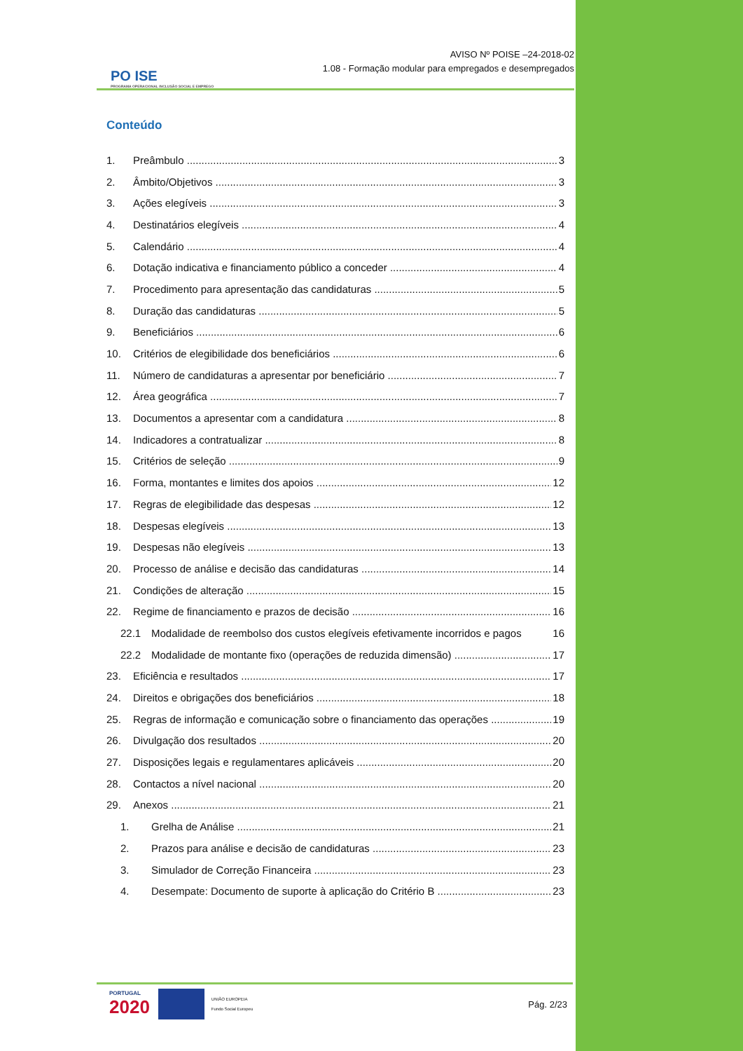PO ISE
PROGRAMA OPERACIONAL INCLUSÃO SOCIAL E EMPREGO
AVISO Nº POISE –24-2018-02
1.08 - Formação modular para empregados e desempregados
Conteúdo
1. Preâmbulo 3
2. Âmbito/Objetivos 3
3. Ações elegíveis 3
4. Destinatários elegíveis 4
5. Calendário 4
6. Dotação indicativa e financiamento público a conceder 4
7. Procedimento para apresentação das candidaturas 5
8. Duração das candidaturas 5
9. Beneficiários 6
10. Critérios de elegibilidade dos beneficiários 6
11. Número de candidaturas a apresentar por beneficiário 7
12. Área geográfica 7
13. Documentos a apresentar com a candidatura 8
14. Indicadores a contratualizar 8
15. Critérios de seleção 9
16. Forma, montantes e limites dos apoios 12
17. Regras de elegibilidade das despesas 12
18. Despesas elegíveis 13
19. Despesas não elegíveis 13
20. Processo de análise e decisão das candidaturas 14
21. Condições de alteração 15
22. Regime de financiamento e prazos de decisão 16
22.1 Modalidade de reembolso dos custos elegíveis efetivamente incorridos e pagos 16
22.2 Modalidade de montante fixo (operações de reduzida dimensão) 17
23. Eficiência e resultados 17
24. Direitos e obrigações dos beneficiários 18
25. Regras de informação e comunicação sobre o financiamento das operações 19
26. Divulgação dos resultados 20
27. Disposições legais e regulamentares aplicáveis 20
28. Contactos a nível nacional 20
29. Anexos 21
1. Grelha de Análise 21
2. Prazos para análise e decisão de candidaturas 23
3. Simulador de Correção Financeira 23
4. Desempate: Documento de suporte à aplicação do Critério B 23
PORTUGAL
2020
UNIÃO EUROPEIA
Fundo Social Europeu
Pág. 2/23